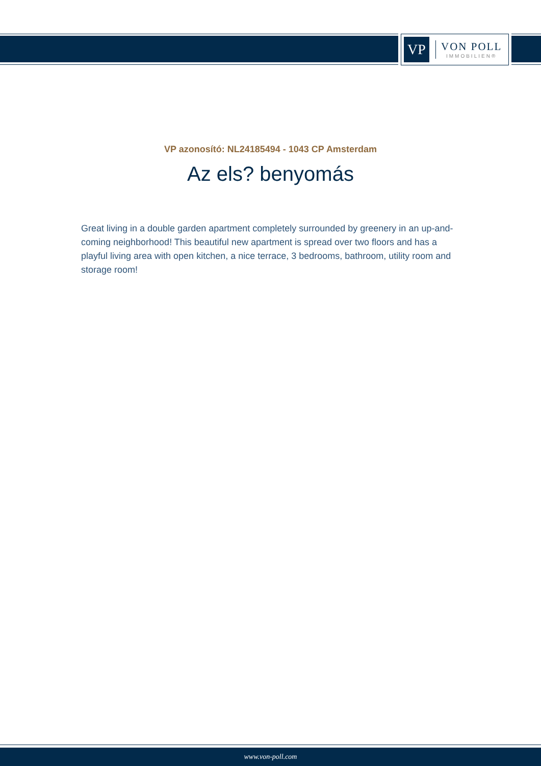VP
VON POLL
IMMOBILIEN®
VP azonosító: NL24185494 - 1043 CP Amsterdam
Az els? benyomás
Great living in a double garden apartment completely surrounded by greenery in an up-and-coming neighborhood! This beautiful new apartment is spread over two floors and has a playful living area with open kitchen, a nice terrace, 3 bedrooms, bathroom, utility room and storage room!
www.von-poll.com